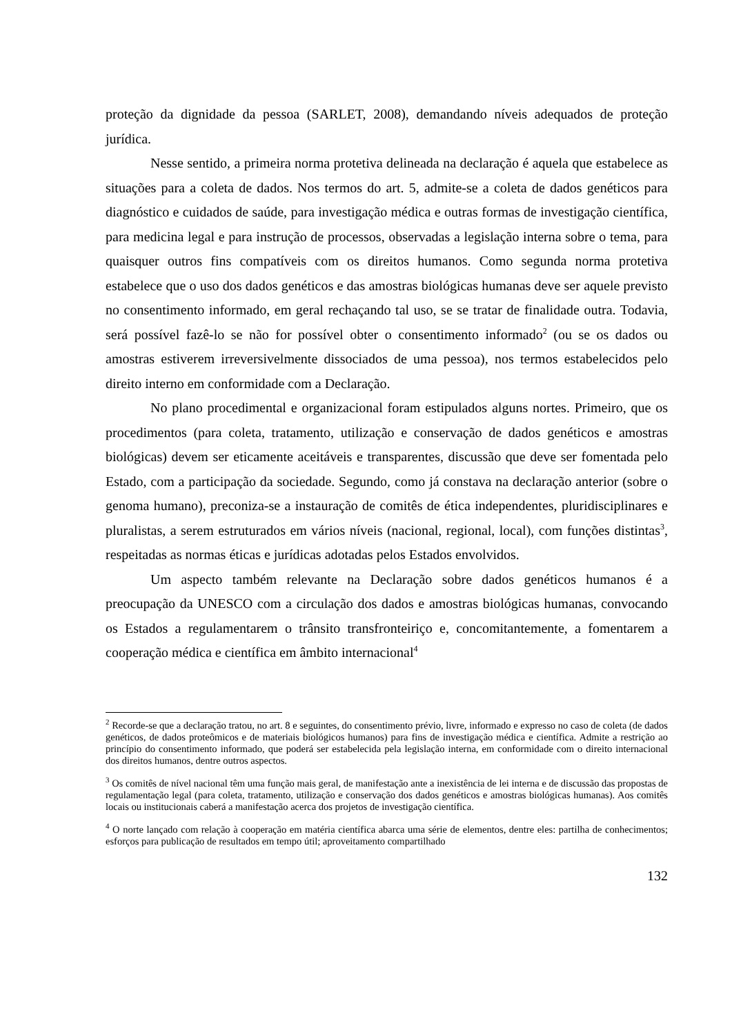proteção da dignidade da pessoa (SARLET, 2008), demandando níveis adequados de proteção jurídica.
Nesse sentido, a primeira norma protetiva delineada na declaração é aquela que estabelece as situações para a coleta de dados. Nos termos do art. 5, admite-se a coleta de dados genéticos para diagnóstico e cuidados de saúde, para investigação médica e outras formas de investigação científica, para medicina legal e para instrução de processos, observadas a legislação interna sobre o tema, para quaisquer outros fins compatíveis com os direitos humanos. Como segunda norma protetiva estabelece que o uso dos dados genéticos e das amostras biológicas humanas deve ser aquele previsto no consentimento informado, em geral rechaçando tal uso, se se tratar de finalidade outra. Todavia, será possível fazê-lo se não for possível obter o consentimento informado<sup>2</sup> (ou se os dados ou amostras estiverem irreversivelmente dissociados de uma pessoa), nos termos estabelecidos pelo direito interno em conformidade com a Declaração.
No plano procedimental e organizacional foram estipulados alguns nortes. Primeiro, que os procedimentos (para coleta, tratamento, utilização e conservação de dados genéticos e amostras biológicas) devem ser eticamente aceitáveis e transparentes, discussão que deve ser fomentada pelo Estado, com a participação da sociedade. Segundo, como já constava na declaração anterior (sobre o genoma humano), preconiza-se a instauração de comitês de ética independentes, pluridisciplinares e pluralistas, a serem estruturados em vários níveis (nacional, regional, local), com funções distintas<sup>3</sup>, respeitadas as normas éticas e jurídicas adotadas pelos Estados envolvidos.
Um aspecto também relevante na Declaração sobre dados genéticos humanos é a preocupação da UNESCO com a circulação dos dados e amostras biológicas humanas, convocando os Estados a regulamentarem o trânsito transfronteiriço e, concomitantemente, a fomentarem a cooperação médica e científica em âmbito internacional<sup>4</sup>
<sup>2</sup> Recorde-se que a declaração tratou, no art. 8 e seguintes, do consentimento prévio, livre, informado e expresso no caso de coleta (de dados genéticos, de dados proteômicos e de materiais biológicos humanos) para fins de investigação médica e científica. Admite a restrição ao princípio do consentimento informado, que poderá ser estabelecida pela legislação interna, em conformidade com o direito internacional dos direitos humanos, dentre outros aspectos.
<sup>3</sup> Os comitês de nível nacional têm uma função mais geral, de manifestação ante a inexistência de lei interna e de discussão das propostas de regulamentação legal (para coleta, tratamento, utilização e conservação dos dados genéticos e amostras biológicas humanas). Aos comitês locais ou institucionais caberá a manifestação acerca dos projetos de investigação científica.
<sup>4</sup> O norte lançado com relação à cooperação em matéria científica abarca uma série de elementos, dentre eles: partilha de conhecimentos; esforços para publicação de resultados em tempo útil; aproveitamento compartilhado
132